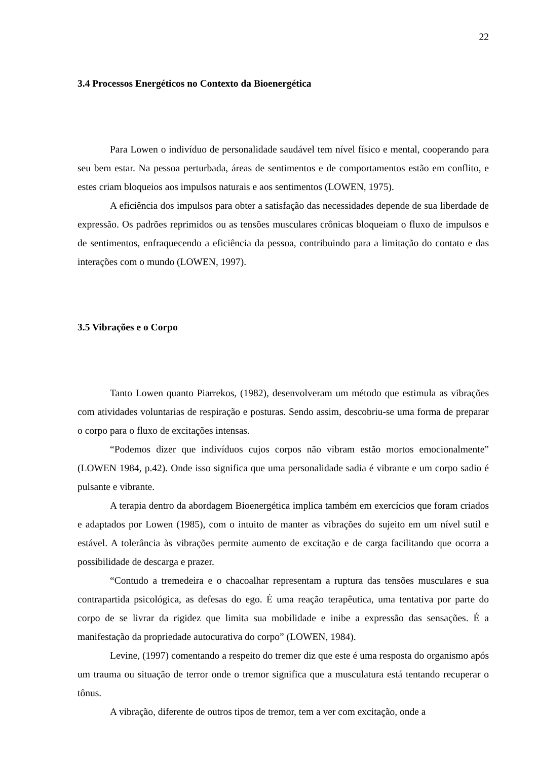22
3.4 Processos Energéticos no Contexto da Bioenergética
Para Lowen o indivíduo de personalidade saudável tem nível físico e mental, cooperando para seu bem estar. Na pessoa perturbada, áreas de sentimentos e de comportamentos estão em conflito, e estes criam bloqueios aos impulsos naturais e aos sentimentos (LOWEN, 1975).
A eficiência dos impulsos para obter a satisfação das necessidades depende de sua liberdade de expressão. Os padrões reprimidos ou as tensões musculares crônicas bloqueiam o fluxo de impulsos e de sentimentos, enfraquecendo a eficiência da pessoa, contribuindo para a limitação do contato e das interações com o mundo (LOWEN, 1997).
3.5 Vibrações e o Corpo
Tanto Lowen quanto Piarrekos, (1982), desenvolveram um método que estimula as vibrações com atividades voluntarias de respiração e posturas. Sendo assim, descobriu-se uma forma de preparar o corpo para o fluxo de excitações intensas.
“Podemos dizer que indivíduos cujos corpos não vibram estão mortos emocionalmente” (LOWEN 1984, p.42). Onde isso significa que uma personalidade sadia é vibrante e um corpo sadio é pulsante e vibrante.
A terapia dentro da abordagem Bioenergética implica também em exercícios que foram criados e adaptados por Lowen (1985), com o intuito de manter as vibrações do sujeito em um nível sutil e estável. A tolerância às vibrações permite aumento de excitação e de carga facilitando que ocorra a possibilidade de descarga e prazer.
“Contudo a tremedeira e o chacoalhar representam a ruptura das tensões musculares e sua contrapartida psicológica, as defesas do ego. É uma reação terapêutica, uma tentativa por parte do corpo de se livrar da rigidez que limita sua mobilidade e inibe a expressão das sensações. É a manifestação da propriedade autocurativa do corpo” (LOWEN, 1984).
Levine, (1997) comentando a respeito do tremer diz que este é uma resposta do organismo após um trauma ou situação de terror onde o tremor significa que a musculatura está tentando recuperar o tônus.
A vibração, diferente de outros tipos de tremor, tem a ver com excitação, onde a